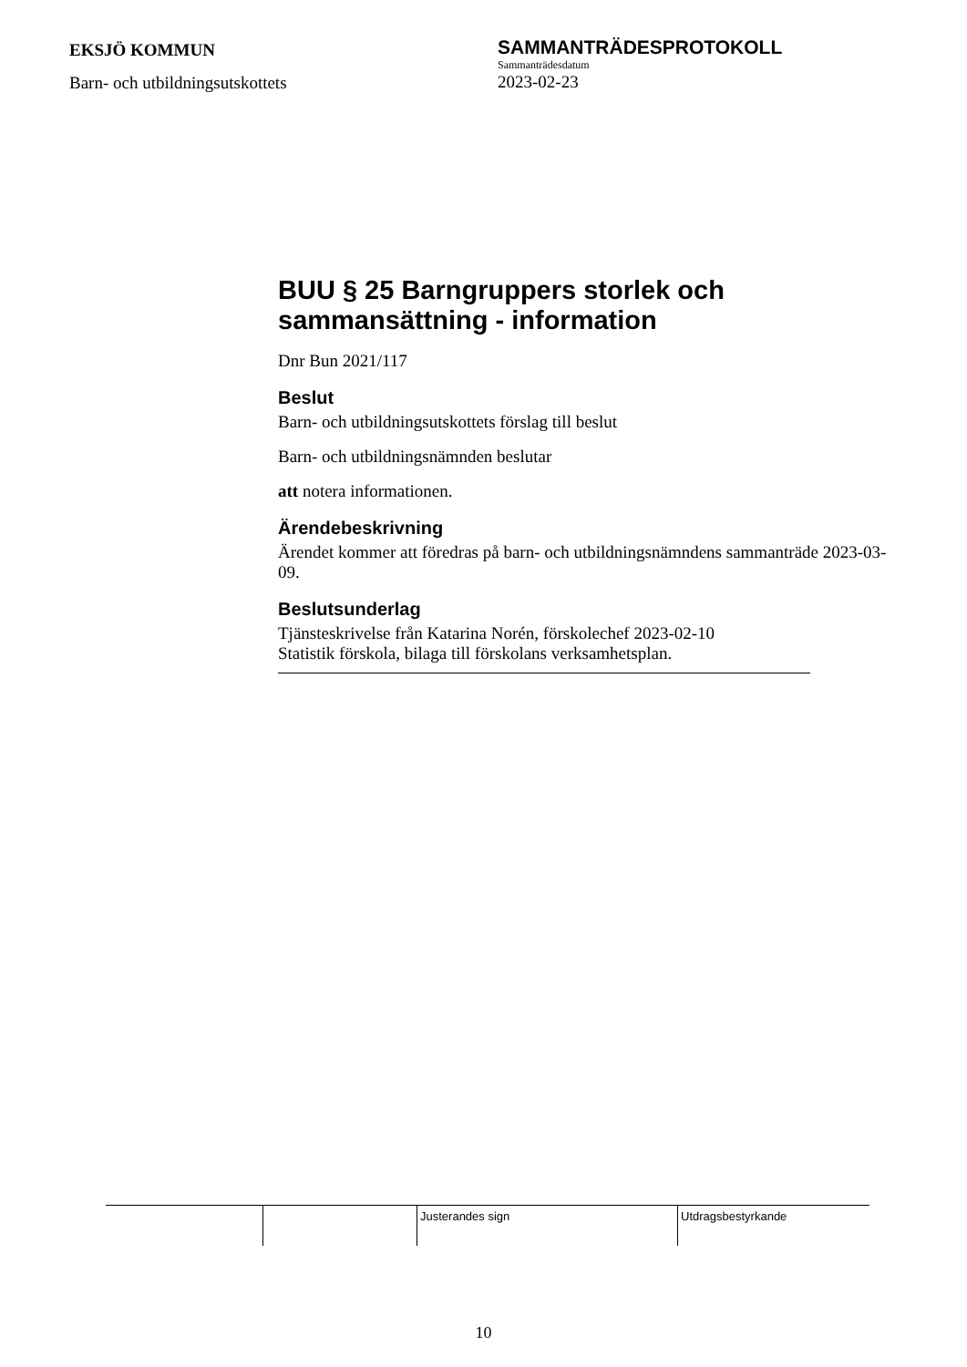EKSJÖ KOMMUN
Barn- och utbildningsutskottets
SAMMANTRÄDESPROTOKOLL
Sammanträdesdatum
2023-02-23
BUU § 25 Barngruppers storlek och sammansättning - information
Dnr Bun 2021/117
Beslut
Barn- och utbildningsutskottets förslag till beslut
Barn- och utbildningsnämnden beslutar
att notera informationen.
Ärendebeskrivning
Ärendet kommer att föredras på barn- och utbildningsnämndens sammanträde 2023-03-09.
Beslutsunderlag
Tjänsteskrivelse från Katarina Norén, förskolechef 2023-02-10
Statistik förskola, bilaga till förskolans verksamhetsplan.
Justerandes sign Utdragsbestyrkande
10